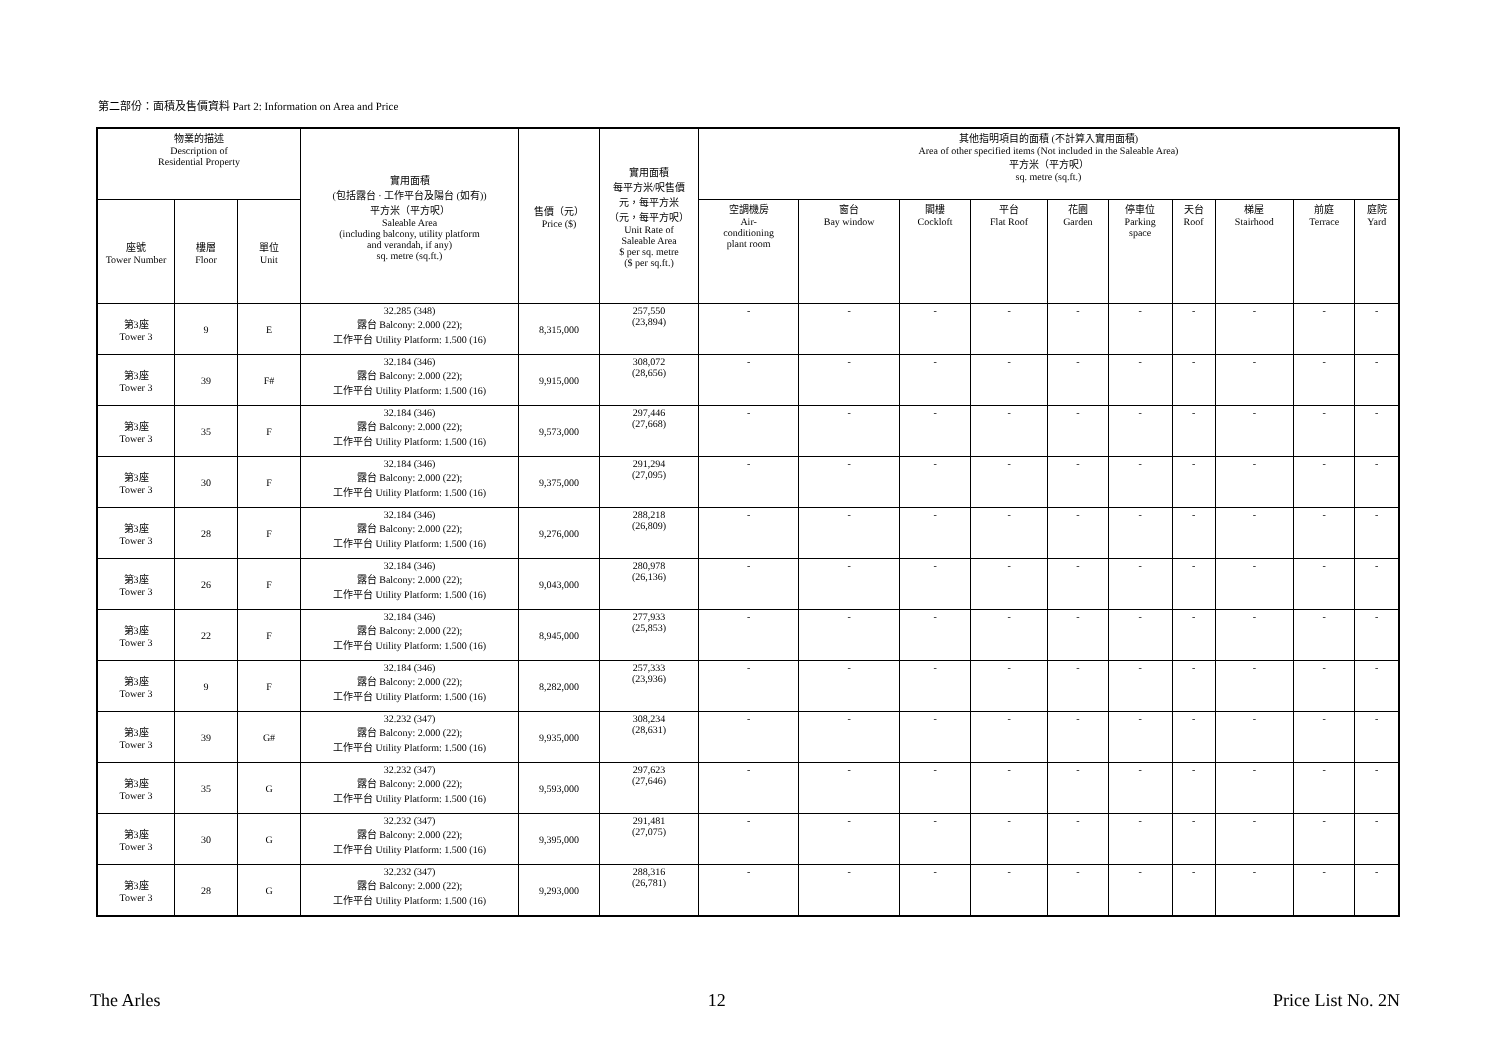第二部份：面積及售價資料 Part 2: Information on Area and Price
| 物業的描述 Description of Residential Property | | | 實用面積 (包括露台 · 工作平台及陽台 (如有)) 平方米（平方呎） Saleable Area (including balcony, utility platform and verandah, if any) sq. metre (sq.ft.) | 售價（元） Price ($) | 實用面積 每平方米/呎售價 元，每平方米 （元，每平方呎） Unit Rate of Saleable Area $ per sq. metre ($ per sq.ft.) | 其他指明項目的面積 (不計算入實用面積) Area of other specified items (Not included in the Saleable Area) 平方米（平方呎） sq. metre (sq.ft.) | | | | | | | | | |
| --- | --- | --- | --- | --- | --- | --- | --- | --- | --- | --- | --- | --- | --- | --- | --- |
| 座號 Tower Number | 樓層 Floor | 單位 Unit | | | | 空調機房 Air- conditioning plant room | 窗台 Bay window | 閣樓 Cockloft | 平台 Flat Roof | 花園 Garden | 停車位 Parking space | 天台 Roof | 梯屋 Stairhood | 前庭 Terrace | 庭院 Yard |
| 第3座 Tower 3 | 9 | E | 32.285 (348) 露台 Balcony: 2.000 (22); 工作平台 Utility Platform: 1.500 (16) | 8,315,000 | 257,550 (23,894) | - | - | - | - | - | - | - | - | - | - |
| 第3座 Tower 3 | 39 | F# | 32.184 (346) 露台 Balcony: 2.000 (22); 工作平台 Utility Platform: 1.500 (16) | 9,915,000 | 308,072 (28,656) | - | - | - | - | - | - | - | - | - | - |
| 第3座 Tower 3 | 35 | F | 32.184 (346) 露台 Balcony: 2.000 (22); 工作平台 Utility Platform: 1.500 (16) | 9,573,000 | 297,446 (27,668) | - | - | - | - | - | - | - | - | - | - |
| 第3座 Tower 3 | 30 | F | 32.184 (346) 露台 Balcony: 2.000 (22); 工作平台 Utility Platform: 1.500 (16) | 9,375,000 | 291,294 (27,095) | - | - | - | - | - | - | - | - | - | - |
| 第3座 Tower 3 | 28 | F | 32.184 (346) 露台 Balcony: 2.000 (22); 工作平台 Utility Platform: 1.500 (16) | 9,276,000 | 288,218 (26,809) | - | - | - | - | - | - | - | - | - | - |
| 第3座 Tower 3 | 26 | F | 32.184 (346) 露台 Balcony: 2.000 (22); 工作平台 Utility Platform: 1.500 (16) | 9,043,000 | 280,978 (26,136) | - | - | - | - | - | - | - | - | - | - |
| 第3座 Tower 3 | 22 | F | 32.184 (346) 露台 Balcony: 2.000 (22); 工作平台 Utility Platform: 1.500 (16) | 8,945,000 | 277,933 (25,853) | - | - | - | - | - | - | - | - | - | - |
| 第3座 Tower 3 | 9 | F | 32.184 (346) 露台 Balcony: 2.000 (22); 工作平台 Utility Platform: 1.500 (16) | 8,282,000 | 257,333 (23,936) | - | - | - | - | - | - | - | - | - | - |
| 第3座 Tower 3 | 39 | G# | 32.232 (347) 露台 Balcony: 2.000 (22); 工作平台 Utility Platform: 1.500 (16) | 9,935,000 | 308,234 (28,631) | - | - | - | - | - | - | - | - | - | - |
| 第3座 Tower 3 | 35 | G | 32.232 (347) 露台 Balcony: 2.000 (22); 工作平台 Utility Platform: 1.500 (16) | 9,593,000 | 297,623 (27,646) | - | - | - | - | - | - | - | - | - | - |
| 第3座 Tower 3 | 30 | G | 32.232 (347) 露台 Balcony: 2.000 (22); 工作平台 Utility Platform: 1.500 (16) | 9,395,000 | 291,481 (27,075) | - | - | - | - | - | - | - | - | - | - |
| 第3座 Tower 3 | 28 | G | 32.232 (347) 露台 Balcony: 2.000 (22); 工作平台 Utility Platform: 1.500 (16) | 9,293,000 | 288,316 (26,781) | - | - | - | - | - | - | - | - | - | - |
The Arles 12 Price List No. 2N